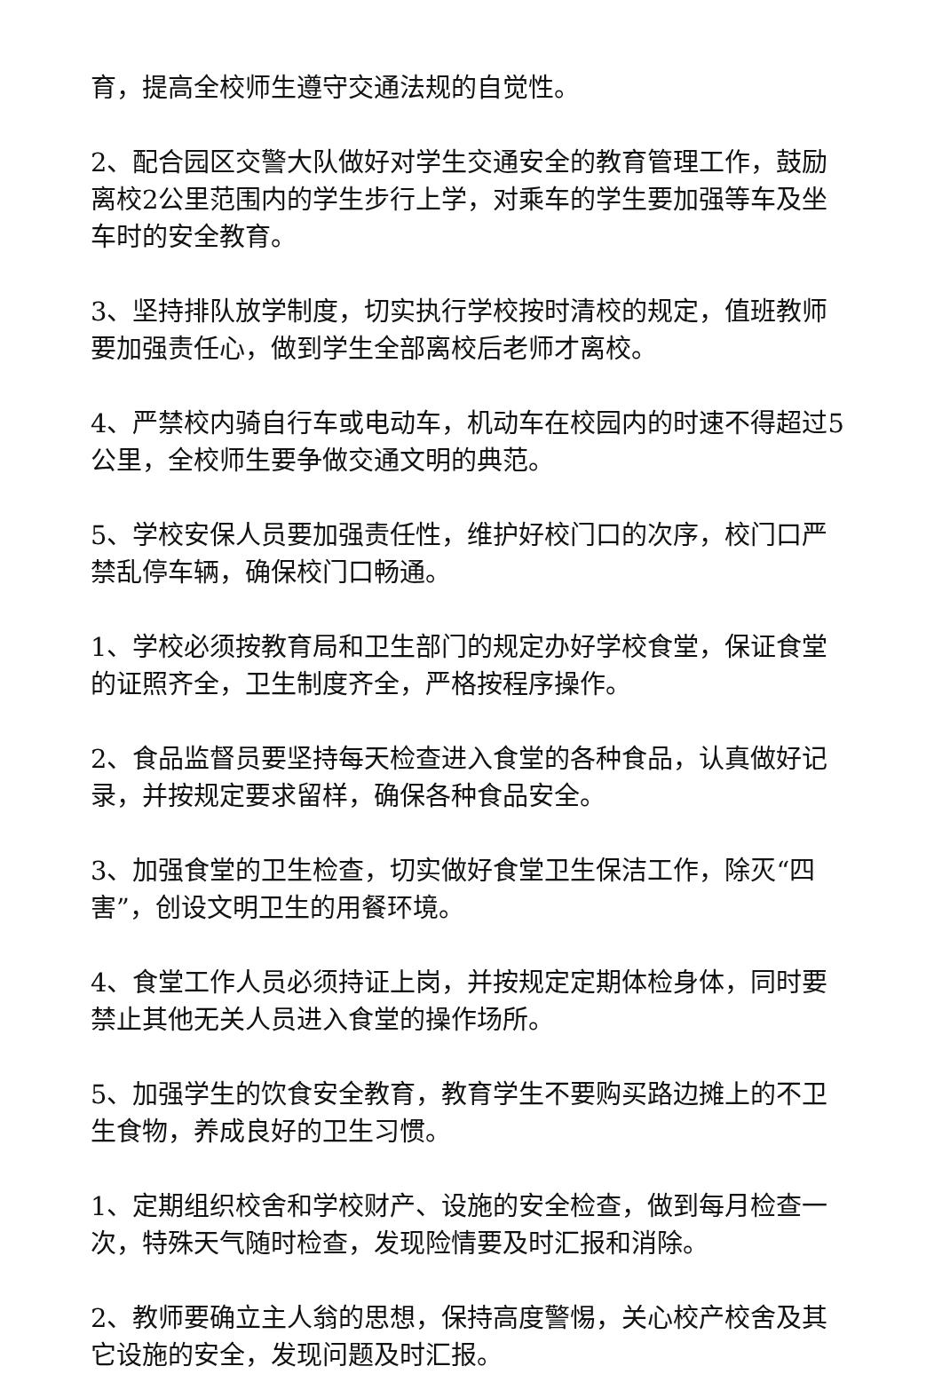育，提高全校师生遵守交通法规的自觉性。
2、配合园区交警大队做好对学生交通安全的教育管理工作，鼓励离校2公里范围内的学生步行上学，对乘车的学生要加强等车及坐车时的安全教育。
3、坚持排队放学制度，切实执行学校按时清校的规定，值班教师要加强责任心，做到学生全部离校后老师才离校。
4、严禁校内骑自行车或电动车，机动车在校园内的时速不得超过5公里，全校师生要争做交通文明的典范。
5、学校安保人员要加强责任性，维护好校门口的次序，校门口严禁乱停车辆，确保校门口畅通。
1、学校必须按教育局和卫生部门的规定办好学校食堂，保证食堂的证照齐全，卫生制度齐全，严格按程序操作。
2、食品监督员要坚持每天检查进入食堂的各种食品，认真做好记录，并按规定要求留样，确保各种食品安全。
3、加强食堂的卫生检查，切实做好食堂卫生保洁工作，除灭“四害”，创设文明卫生的用餐环境。
4、食堂工作人员必须持证上岗，并按规定定期体检身体，同时要禁止其他无关人员进入食堂的操作场所。
5、加强学生的饮食安全教育，教育学生不要购买路边摊上的不卫生食物，养成良好的卫生习惯。
1、定期组织校舍和学校财产、设施的安全检查，做到每月检查一次，特殊天气随时检查，发现险情要及时汇报和消除。
2、教师要确立主人翁的思想，保持高度警惕，关心校产校舍及其它设施的安全，发现问题及时汇报。